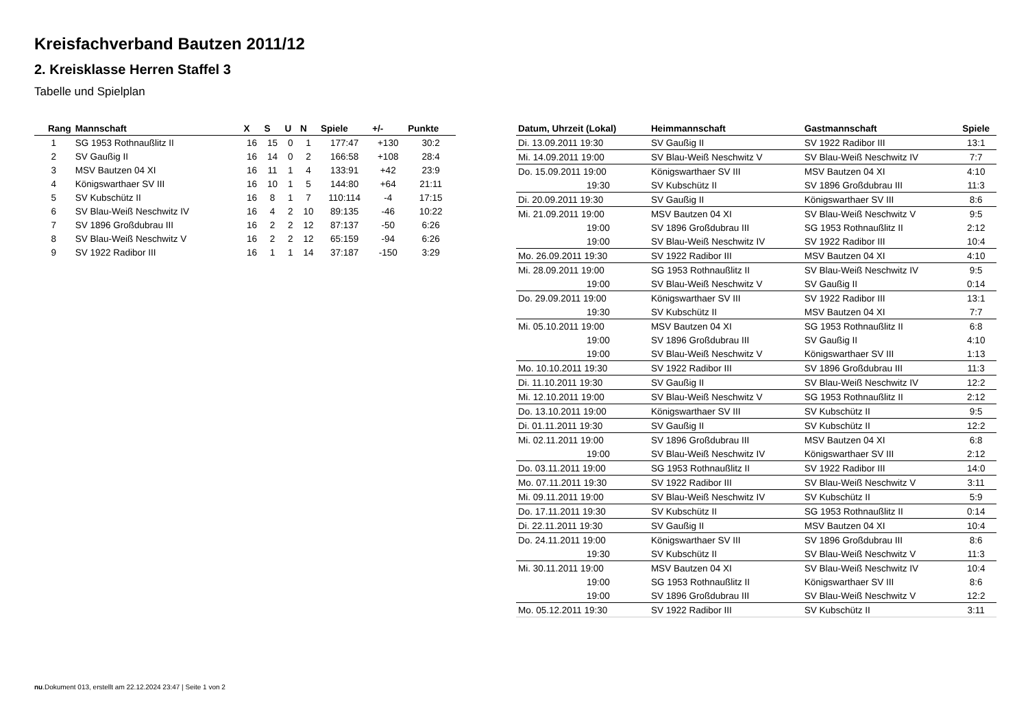Kreisfachverband Bautzen 2011/12
2. Kreisklasse Herren Staffel 3
Tabelle und Spielplan
| Rang | Mannschaft | X | S | U | N | Spiele | +/- | Punkte |
| --- | --- | --- | --- | --- | --- | --- | --- | --- |
| 1 | SG 1953 Rothnaußlitz II | 16 | 15 | 0 | 1 | 177:47 | +130 | 30:2 |
| 2 | SV Gaußig II | 16 | 14 | 0 | 2 | 166:58 | +108 | 28:4 |
| 3 | MSV Bautzen 04 XI | 16 | 11 | 1 | 4 | 133:91 | +42 | 23:9 |
| 4 | Königswarthaer SV III | 16 | 10 | 1 | 5 | 144:80 | +64 | 21:11 |
| 5 | SV Kubschütz II | 16 | 8 | 1 | 7 | 110:114 | -4 | 17:15 |
| 6 | SV Blau-Weiß Neschwitz IV | 16 | 4 | 2 | 10 | 89:135 | -46 | 10:22 |
| 7 | SV 1896 Großdubrau III | 16 | 2 | 2 | 12 | 87:137 | -50 | 6:26 |
| 8 | SV Blau-Weiß Neschwitz V | 16 | 2 | 2 | 12 | 65:159 | -94 | 6:26 |
| 9 | SV 1922 Radibor III | 16 | 1 | 1 | 14 | 37:187 | -150 | 3:29 |
| Datum, Uhrzeit (Lokal) | Heimmannschaft | Gastmannschaft | Spiele |
| --- | --- | --- | --- |
| Di. 13.09.2011 19:30 | SV Gaußig II | SV 1922 Radibor III | 13:1 |
| Mi. 14.09.2011 19:00 | SV Blau-Weiß Neschwitz V | SV Blau-Weiß Neschwitz IV | 7:7 |
| Do. 15.09.2011 19:00 | Königswarthaer SV III | MSV Bautzen 04 XI | 4:10 |
| 19:30 | SV Kubschütz II | SV 1896 Großdubrau III | 11:3 |
| Di. 20.09.2011 19:30 | SV Gaußig II | Königswarthaer SV III | 8:6 |
| Mi. 21.09.2011 19:00 | MSV Bautzen 04 XI | SV Blau-Weiß Neschwitz V | 9:5 |
| 19:00 | SV 1896 Großdubrau III | SG 1953 Rothnaußlitz II | 2:12 |
| 19:00 | SV Blau-Weiß Neschwitz IV | SV 1922 Radibor III | 10:4 |
| Mo. 26.09.2011 19:30 | SV 1922 Radibor III | MSV Bautzen 04 XI | 4:10 |
| Mi. 28.09.2011 19:00 | SG 1953 Rothnaußlitz II | SV Blau-Weiß Neschwitz IV | 9:5 |
| 19:00 | SV Blau-Weiß Neschwitz V | SV Gaußig II | 0:14 |
| Do. 29.09.2011 19:00 | Königswarthaer SV III | SV 1922 Radibor III | 13:1 |
| 19:30 | SV Kubschütz II | MSV Bautzen 04 XI | 7:7 |
| Mi. 05.10.2011 19:00 | MSV Bautzen 04 XI | SG 1953 Rothnaußlitz II | 6:8 |
| 19:00 | SV 1896 Großdubrau III | SV Gaußig II | 4:10 |
| 19:00 | SV Blau-Weiß Neschwitz V | Königswarthaer SV III | 1:13 |
| Mo. 10.10.2011 19:30 | SV 1922 Radibor III | SV 1896 Großdubrau III | 11:3 |
| Di. 11.10.2011 19:30 | SV Gaußig II | SV Blau-Weiß Neschwitz IV | 12:2 |
| Mi. 12.10.2011 19:00 | SV Blau-Weiß Neschwitz V | SG 1953 Rothnaußlitz II | 2:12 |
| Do. 13.10.2011 19:00 | Königswarthaer SV III | SV Kubschütz II | 9:5 |
| Di. 01.11.2011 19:30 | SV Gaußig II | SV Kubschütz II | 12:2 |
| Mi. 02.11.2011 19:00 | SV 1896 Großdubrau III | MSV Bautzen 04 XI | 6:8 |
| 19:00 | SV Blau-Weiß Neschwitz IV | Königswarthaer SV III | 2:12 |
| Do. 03.11.2011 19:00 | SG 1953 Rothnaußlitz II | SV 1922 Radibor III | 14:0 |
| Mo. 07.11.2011 19:30 | SV 1922 Radibor III | SV Blau-Weiß Neschwitz V | 3:11 |
| Mi. 09.11.2011 19:00 | SV Blau-Weiß Neschwitz IV | SV Kubschütz II | 5:9 |
| Do. 17.11.2011 19:30 | SV Kubschütz II | SG 1953 Rothnaußlitz II | 0:14 |
| Di. 22.11.2011 19:30 | SV Gaußig II | MSV Bautzen 04 XI | 10:4 |
| Do. 24.11.2011 19:00 | Königswarthaer SV III | SV 1896 Großdubrau III | 8:6 |
| 19:30 | SV Kubschütz II | SV Blau-Weiß Neschwitz V | 11:3 |
| Mi. 30.11.2011 19:00 | MSV Bautzen 04 XI | SV Blau-Weiß Neschwitz IV | 10:4 |
| 19:00 | SG 1953 Rothnaußlitz II | Königswarthaer SV III | 8:6 |
| 19:00 | SV 1896 Großdubrau III | SV Blau-Weiß Neschwitz V | 12:2 |
| Mo. 05.12.2011 19:30 | SV 1922 Radibor III | SV Kubschütz II | 3:11 |
nu.Dokument 013, erstellt am 22.12.2024 23:47 | Seite 1 von 2